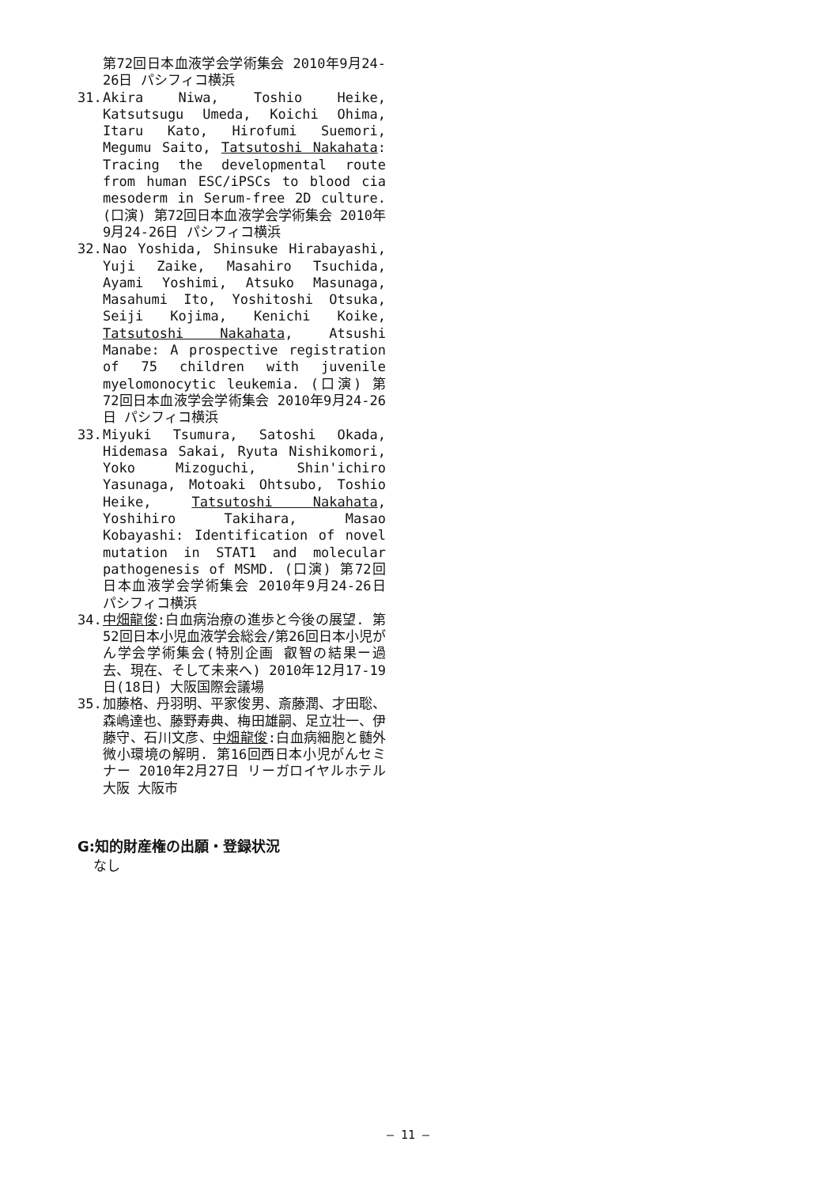第72回日本血液学会学術集会 2010年9月24-26日 パシフィコ横浜
31. Akira Niwa, Toshio Heike, Katsutsugu Umeda, Koichi Ohima, Itaru Kato, Hirofumi Suemori, Megumu Saito, Tatsutoshi Nakahata: Tracing the developmental route from human ESC/iPSCs to blood cia mesoderm in Serum-free 2D culture. (口演) 第72回日本血液学会学術集会 2010年9月24-26日 パシフィコ横浜
32. Nao Yoshida, Shinsuke Hirabayashi, Yuji Zaike, Masahiro Tsuchida, Ayami Yoshimi, Atsuko Masunaga, Masahumi Ito, Yoshitoshi Otsuka, Seiji Kojima, Kenichi Koike, Tatsutoshi Nakahata, Atsushi Manabe: A prospective registration of 75 children with juvenile myelomonocytic leukemia. (口演) 第72回日本血液学会学術集会 2010年9月24-26日 パシフィコ横浜
33. Miyuki Tsumura, Satoshi Okada, Hidemasa Sakai, Ryuta Nishikomori, Yoko Mizoguchi, Shin'ichiro Yasunaga, Motoaki Ohtsubo, Toshio Heike, Tatsutoshi Nakahata, Yoshihiro Takihara, Masao Kobayashi: Identification of novel mutation in STAT1 and molecular pathogenesis of MSMD. (口演) 第72回日本血液学会学術集会 2010年9月24-26日 パシフィコ横浜
34. 中畑龍俊:白血病治療の進歩と今後の展望. 第52回日本小児血液学会総会/第26回日本小児がん学会学術集会(特別企画 叡智の結果ー過去、現在、そして未来へ) 2010年12月17-19日(18日) 大阪国際会議場
35. 加藤格、丹羽明、平家俊男、斎藤潤、才田聡、森嶋達也、藤野寿典、梅田雄嗣、足立壮一、伊藤守、石川文彦、中畑龍俊:白血病細胞と髄外微小環境の解明. 第16回西日本小児がんセミナー 2010年2月27日 リーガロイヤルホテル大阪 大阪市
G:知的財産権の出願・登録状況
なし
— 11 —